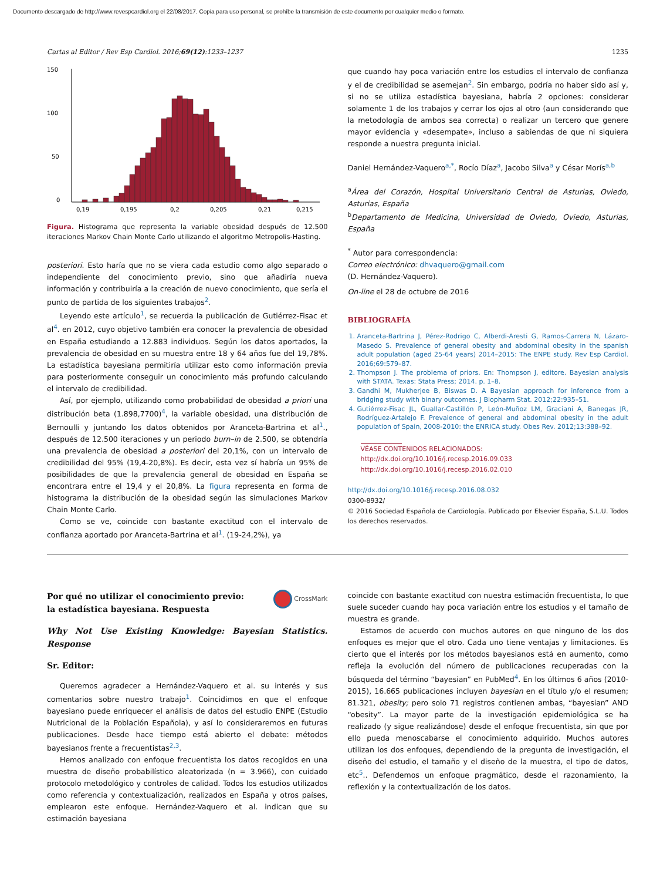Documento descargado de http://www.revespcardiol.org el 22/08/2017. Copia para uso personal, se prohíbe la transmisión de este documento por cualquier medio o formato.
Cartas al Editor / Rev Esp Cardiol. 2016;69(12):1233–1237 1235
150
100
50
0
0,19
0,195
0,2
0,205
0,21
0,215
Figura. Histograma que representa la variable obesidad después de 12.500 iteraciones Markov Chain Monte Carlo utilizando el algoritmo Metropolis-Hasting.
posteriori. Esto haría que no se viera cada estudio como algo separado o independiente del conocimiento previo, sino que añadiría nueva información y contribuiría a la creación de nuevo conocimiento, que sería el punto de partida de los siguientes trabajos<sup>2</sup>.
Leyendo este artículo<sup>1</sup>, se recuerda la publicación de Gutiérrez-Fisac et al<sup>4</sup>. en 2012, cuyo objetivo también era conocer la prevalencia de obesidad en España estudiando a 12.883 individuos. Según los datos aportados, la prevalencia de obesidad en su muestra entre 18 y 64 años fue del 19,78%. La estadística bayesiana permitiría utilizar esto como información previa para posteriormente conseguir un conocimiento más profundo calculando el intervalo de credibilidad.
Así, por ejemplo, utilizando como probabilidad de obesidad a priori una distribución beta (1.898,7700)<sup>4</sup>, la variable obesidad, una distribución de Bernoulli y juntando los datos obtenidos por Aranceta-Bartrina et al<sup>1</sup>., después de 12.500 iteraciones y un periodo burn–in de 2.500, se obtendría una prevalencia de obesidad a posteriori del 20,1%, con un intervalo de credibilidad del 95% (19,4-20,8%). Es decir, esta vez sí habría un 95% de posibilidades de que la prevalencia general de obesidad en España se encontrara entre el 19,4 y el 20,8%. La figura representa en forma de histograma la distribución de la obesidad según las simulaciones Markov Chain Monte Carlo.
Como se ve, coincide con bastante exactitud con el intervalo de confianza aportado por Aranceta-Bartrina et al<sup>1</sup>. (19-24,2%), ya
que cuando hay poca variación entre los estudios el intervalo de confianza y el de credibilidad se asemejan<sup>2</sup>. Sin embargo, podría no haber sido así y, si no se utiliza estadística bayesiana, habría 2 opciones: considerar solamente 1 de los trabajos y cerrar los ojos al otro (aun considerando que la metodología de ambos sea correcta) o realizar un tercero que genere mayor evidencia y «desempate», incluso a sabiendas de que ni siquiera responde a nuestra pregunta inicial.
Daniel Hernández-Vaquero<sup>a,*</sup>, Rocío Díaz<sup>a</sup>, Jacobo Silva<sup>a</sup> y César Morís<sup>a,b</sup>
<sup>a</sup> Área del Corazón, Hospital Universitario Central de Asturias, Oviedo, Asturias, España
<sup>b</sup> Departamento de Medicina, Universidad de Oviedo, Oviedo, Asturias, España
<sup>*</sup> Autor para correspondencia:
Correo electrónico: dhvaquero@gmail.com
(D. Hernández-Vaquero).
On-line el 28 de octubre de 2016
BIBLIOGRAFÍA
1. Aranceta-Bartrina J, Pérez-Rodrigo C, Alberdi-Aresti G, Ramos-Carrera N, Lázaro-Masedo S. Prevalence of general obesity and abdominal obesity in the spanish adult population (aged 25-64 years) 2014–2015: The ENPE study. Rev Esp Cardiol. 2016;69:579–87.
2. Thompson J. The problema of priors. En: Thompson J, editore. Bayesian analysis with STATA. Texas: Stata Press; 2014. p. 1–8.
3. Gandhi M, Mukherjee B, Biswas D. A Bayesian approach for inference from a bridging study with binary outcomes. J Biopharm Stat. 2012;22:935–51.
4. Gutiérrez-Fisac JL, Guallar-Castillón P, León-Muñoz LM, Graciani A, Banegas JR, Rodríguez-Artalejo F. Prevalence of general and abdominal obesity in the adult population of Spain, 2008-2010: the ENRICA study. Obes Rev. 2012;13:388–92.
VÉASE CONTENIDOS RELACIONADOS:
http://dx.doi.org/10.1016/j.recesp.2016.09.033
http://dx.doi.org/10.1016/j.recesp.2016.02.010
http://dx.doi.org/10.1016/j.recesp.2016.08.032
0300-8932/
© 2016 Sociedad Española de Cardiología. Publicado por Elsevier España, S.L.U. Todos los derechos reservados.
Por qué no utilizar el conocimiento previo:
la estadística bayesiana. Respuesta
CrossMark
Why Not Use Existing Knowledge: Bayesian Statistics. Response
Sr. Editor:
Queremos agradecer a Hernández-Vaquero et al. su interés y sus comentarios sobre nuestro trabajo<sup>1</sup>. Coincidimos en que el enfoque bayesiano puede enriquecer el análisis de datos del estudio ENPE (Estudio Nutricional de la Población Española), y así lo consideraremos en futuras publicaciones. Desde hace tiempo está abierto el debate: métodos bayesianos frente a frecuentistas<sup>2,3</sup>.
Hemos analizado con enfoque frecuentista los datos recogidos en una muestra de diseño probabilístico aleatorizada (n = 3.966), con cuidado protocolo metodológico y controles de calidad. Todos los estudios utilizados como referencia y contextualización, realizados en España y otros países, emplearon este enfoque. Hernández-Vaquero et al. indican que su estimación bayesiana
coincide con bastante exactitud con nuestra estimación frecuentista, lo que suele suceder cuando hay poca variación entre los estudios y el tamaño de muestra es grande.
Estamos de acuerdo con muchos autores en que ninguno de los dos enfoques es mejor que el otro. Cada uno tiene ventajas y limitaciones. Es cierto que el interés por los métodos bayesianos está en aumento, como refleja la evolución del número de publicaciones recuperadas con la búsqueda del término “bayesian” en PubMed<sup>4</sup>. En los últimos 6 años (2010-2015), 16.665 publicaciones incluyen bayesian en el título y/o el resumen; 81.321, obesity; pero solo 71 registros contienen ambas, “bayesian” AND “obesity”. La mayor parte de la investigación epidemiológica se ha realizado (y sigue realizándose) desde el enfoque frecuentista, sin que por ello pueda menoscabarse el conocimiento adquirido. Muchos autores utilizan los dos enfoques, dependiendo de la pregunta de investigación, el diseño del estudio, el tamaño y el diseño de la muestra, el tipo de datos, etc<sup>5</sup>.. Defendemos un enfoque pragmático, desde el razonamiento, la reflexión y la contextualización de los datos.